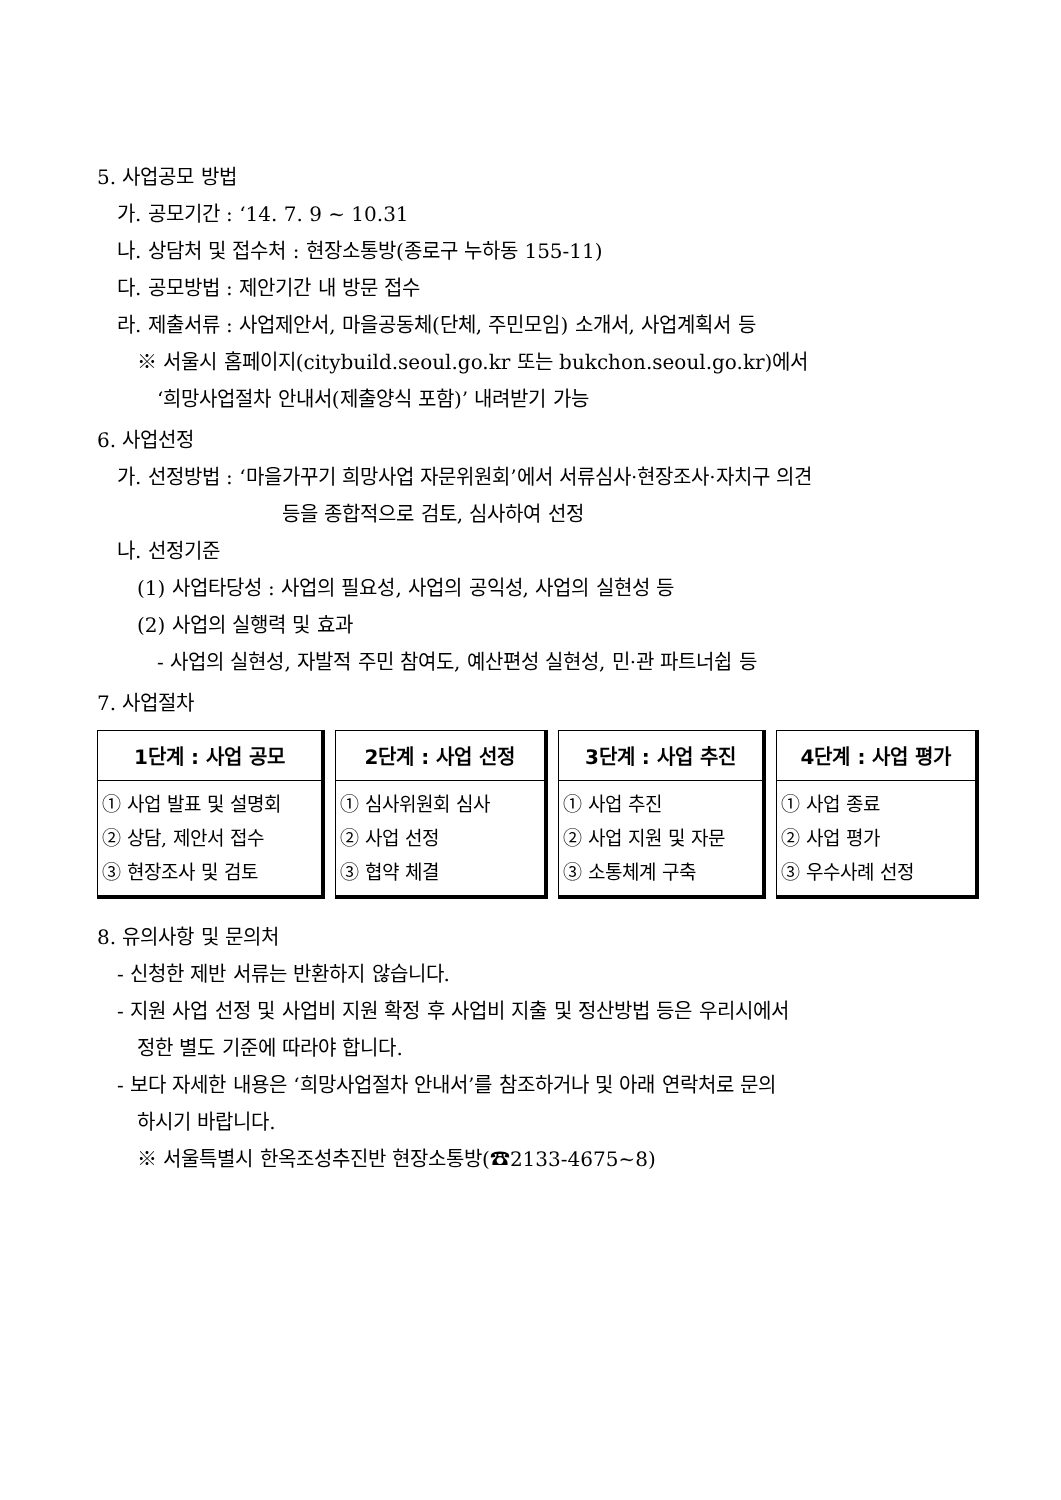5. 사업공모 방법
가. 공모기간 : ‘14. 7. 9 ~ 10.31
나. 상담처 및 접수처 : 현장소통방(종로구 누하동 155-11)
다. 공모방법 : 제안기간 내 방문 접수
라. 제출서류 : 사업제안서, 마을공동체(단체, 주민모임) 소개서, 사업계획서 등
※ 서울시 홈페이지(citybuild.seoul.go.kr 또는 bukchon.seoul.go.kr)에서
‘희망사업절차 안내서(제출양식 포함)’ 내려받기 가능
6. 사업선정
가. 선정방법 : ‘마을가꾸기 희망사업 자문위원회’에서 서류심사·현장조사·자치구 의견
등을 종합적으로 검토, 심사하여 선정
나. 선정기준
(1) 사업타당성 : 사업의 필요성, 사업의 공익성, 사업의 실현성 등
(2) 사업의 실행력 및 효과
- 사업의 실현성, 자발적 주민 참여도, 예산편성 실현성, 민·관 파트너쉽 등
7. 사업절차
1단계 : 사업 공모
① 사업 발표 및 설명회
② 상담, 제안서 접수
③ 현장조사 및 검토
2단계 : 사업 선정
① 심사위원회 심사
② 사업 선정
③ 협약 체결
3단계 : 사업 추진
① 사업 추진
② 사업 지원 및 자문
③ 소통체계 구축
4단계 : 사업 평가
① 사업 종료
② 사업 평가
③ 우수사례 선정
8. 유의사항 및 문의처
- 신청한 제반 서류는 반환하지 않습니다.
- 지원 사업 선정 및 사업비 지원 확정 후 사업비 지출 및 정산방법 등은 우리시에서
정한 별도 기준에 따라야 합니다.
- 보다 자세한 내용은 ‘희망사업절차 안내서’를 참조하거나 및 아래 연락처로 문의
하시기 바랍니다.
※ 서울특별시 한옥조성추진반 현장소통방(☎2133-4675~8)